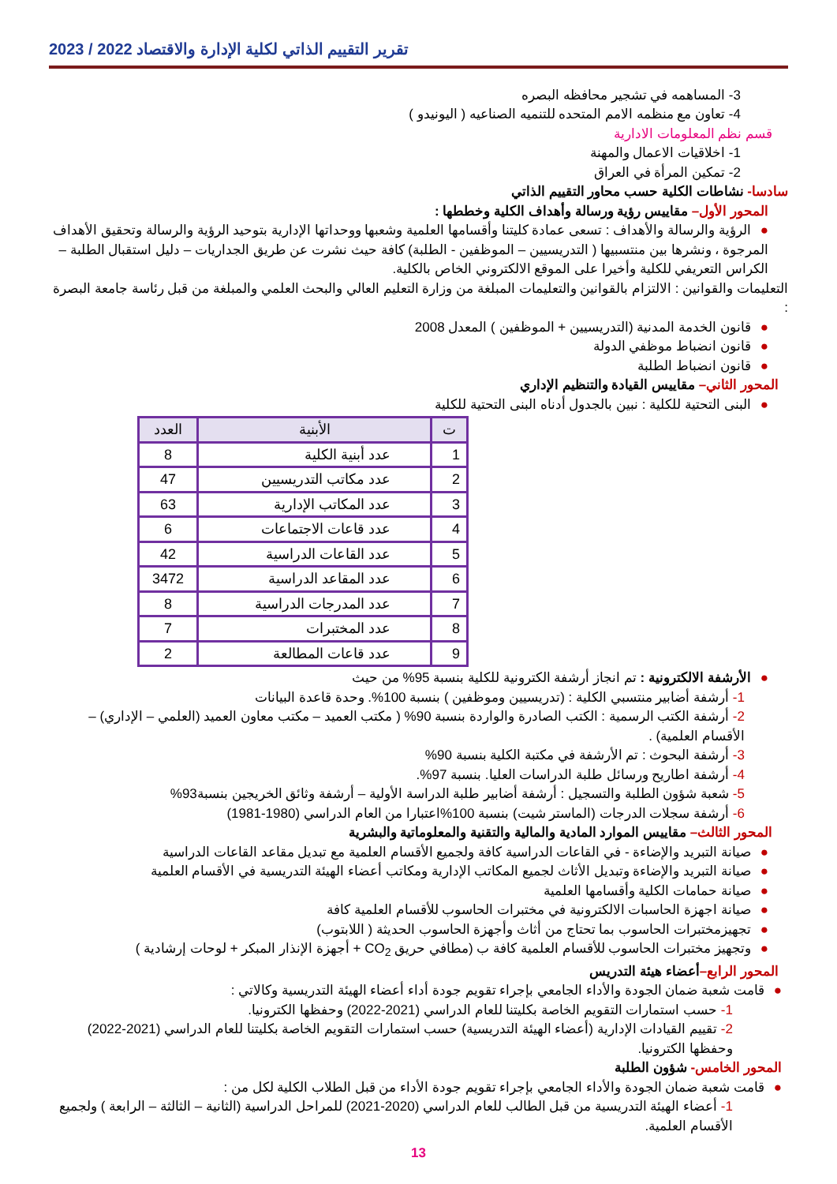تقرير التقييم الذاتي لكلية الإدارة والاقتصاد 2022 / 2023
3- المساهمه في تشجير محافظه البصره
4- تعاون مع منظمه الامم المتحده للتنميه الصناعيه ( اليونيدو )
قسم نظم المعلومات الادارية
1- اخلاقيات الاعمال والمهنة
2- تمكين المرأة في العراق
سادسا- نشاطات الكلية حسب محاور التقييم الذاتي
المحور الأول– مقاييس رؤية ورسالة وأهداف الكلية وخططها :
●الرؤية والرسالة والأهداف : تسعى عمادة كليتنا وأقسامها العلمية وشعبها ووحداتها الإدارية بتوحيد الرؤية والرسالة وتحقيق الأهداف المرجوة ، ونشرها بين منتسبيها ( التدريسيين – الموظفين - الطلبة) كافة حيث نشرت عن طريق الجداريات – دليل استقبال الطلبة – الكراس التعريفي للكلية وأخيرا على الموقع الالكتروني الخاص بالكلية.
التعليمات والقوانين : الالتزام بالقوانين والتعليمات المبلغة من وزارة التعليم العالي والبحث العلمي والمبلغة من قبل رئاسة جامعة البصرة :
●قانون الخدمة المدنية (التدريسيين + الموظفين ) المعدل 2008
●قانون انضباط موظفي الدولة
●قانون انضباط الطلبة
المحور الثاني– مقاييس القيادة والتنظيم الإداري
●البنى التحتية للكلية : نبين بالجدول أدناه البنى التحتية للكلية
| ت | الأبنية | العدد |
| --- | --- | --- |
| 1 | عدد أبنية الكلية | 8 |
| 2 | عدد مكاتب التدريسيين | 47 |
| 3 | عدد المكاتب الإدارية | 63 |
| 4 | عدد قاعات الاجتماعات | 6 |
| 5 | عدد القاعات الدراسية | 42 |
| 6 | عدد المقاعد الدراسية | 3472 |
| 7 | عدد المدرجات الدراسية | 8 |
| 8 | عدد المختبرات | 7 |
| 9 | عدد قاعات المطالعة | 2 |
●الأرشفة الالكترونية : تم انجاز أرشفة الكترونية للكلية بنسبة 95% من حيث
1- أرشفة أضابير منتسبي الكلية : (تدريسيين وموظفين ) بنسبة 100%. وحدة قاعدة البيانات
2- أرشفة الكتب الرسمية : الكتب الصادرة والواردة بنسبة 90% ( مكتب العميد – مكتب معاون العميد (العلمي – الإداري) – الأقسام العلمية) .
3- أرشفة البحوث : تم الأرشفة في مكتبة الكلية بنسبة 90%
4- أرشفة اطاريح ورسائل طلبة الدراسات العليا. بنسبة 97%.
5- شعبة شؤون الطلبة والتسجيل : أرشفة أضابير طلبة الدراسة الأولية – أرشفة وثائق الخريجين بنسبة93%
6- أرشفة سجلات الدرجات (الماستر شيت) بنسبة 100%اعتبارا من العام الدراسي (1980-1981)
المحور الثالث– مقاييس الموارد المادية والمالية والتقنية والمعلوماتية والبشرية
●صيانة التبريد والإضاءة - في القاعات الدراسية كافة ولجميع الأقسام العلمية مع تبديل مقاعد القاعات الدراسية
●صيانة التبريد والإضاءة وتبديل الأثاث لجميع المكاتب الإدارية ومكاتب أعضاء الهيئة التدريسية في الأقسام العلمية
●صيانة حمامات الكلية وأقسامها العلمية
●صيانة اجهزة الحاسبات الالكترونية في مختبرات الحاسوب للأقسام العلمية كافة
●تجهيزمختبرات الحاسوب بما تحتاج من أثاث وأجهزة الحاسوب الحديثة ( اللابتوب)
●وتجهيز مختبرات الحاسوب للأقسام العلمية كافة ب (مطافي حريق CO<sub>2</sub> + أجهزة الإنذار المبكر + لوحات إرشادية )
المحور الرابع–أعضاء هيئة التدريس
●قامت شعبة ضمان الجودة والأداء الجامعي بإجراء تقويم جودة أداء أعضاء الهيئة التدريسية وكالاتي :
1- حسب استمارات التقويم الخاصة بكليتنا للعام الدراسي (2021-2022) وحفظها الكترونيا.
2- تقييم القيادات الإدارية (أعضاء الهيئة التدريسية) حسب استمارات التقويم الخاصة بكليتنا للعام الدراسي (2021-2022) وحفظها الكترونيا.
المحور الخامس- شؤون الطلبة
●قامت شعبة ضمان الجودة والأداء الجامعي بإجراء تقويم جودة الأداء من قبل الطلاب الكلية لكل من :
1- أعضاء الهيئة التدريسية من قبل الطالب للعام الدراسي (2020-2021) للمراحل الدراسية (الثانية – الثالثة – الرابعة ) ولجميع الأقسام العلمية.
13